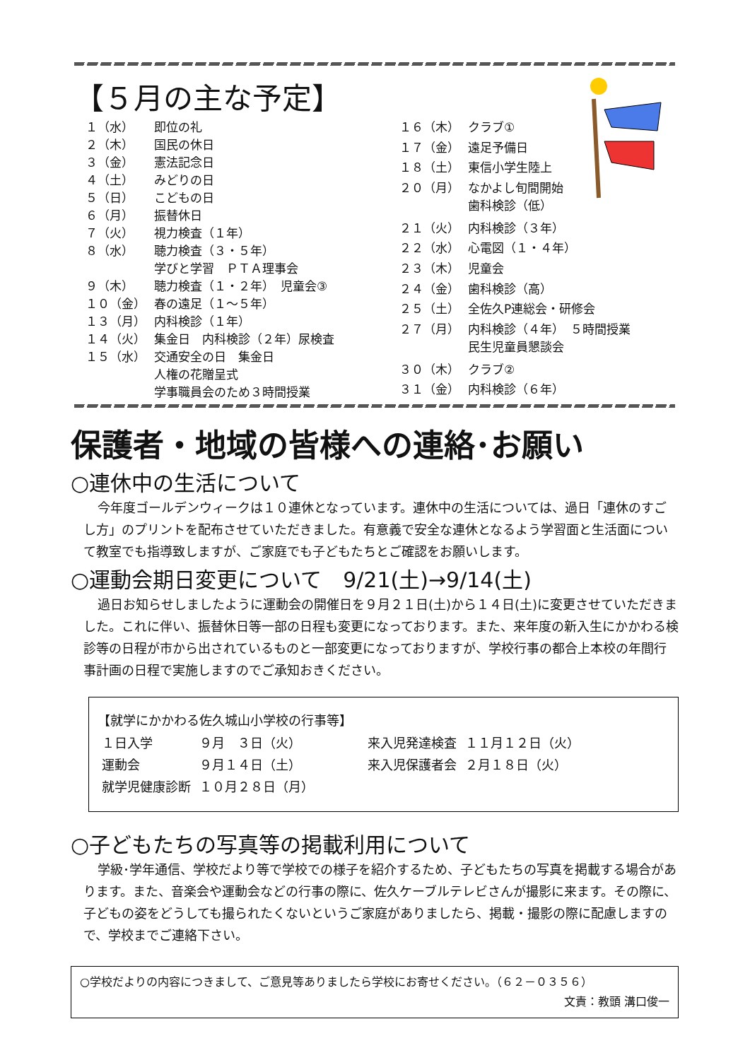【５月の主な予定】
| １（水） | 即位の礼 |
| ２（木） | 国民の休日 |
| ３（金） | 憲法記念日 |
| ４（土） | みどりの日 |
| ５（日） | こどもの日 |
| ６（月） | 振替休日 |
| ７（火） | 視力検査（１年） |
| ８（水） | 聴力検査（３・５年） 学びと学習 ＰＴＡ理事会 |
| ９（木） | 聴力検査（１・２年） 児童会③ |
| １０（金） | 春の遠足（１～５年） |
| １３（月） | 内科検診（１年） |
| １４（火） | 集金日 内科検診（２年）尿検査 |
| １５（水） | 交通安全の日 集金日 人権の花贈呈式 学事職員会のため３時間授業 |
| １６（木） | クラブ① |
| １７（金） | 遠足予備日 |
| １８（土） | 東信小学生陸上 |
| ２０（月） | なかよし旬間開始 歯科検診（低） |
| ２１（火） | 内科検診（３年） |
| ２２（水） | 心電図（１・４年） |
| ２３（木） | 児童会 |
| ２４（金） | 歯科検診（高） |
| ２５（土） | 全佐久P連総会・研修会 |
| ２７（月） | 内科検診（４年） ５時間授業 民生児童員懇談会 |
| ３０（木） | クラブ② |
| ３１（金） | 内科検診（６年） |
保護者・地域の皆様への連絡･お願い
○連休中の生活について
今年度ゴールデンウィークは１０連休となっています。連休中の生活については、過日「連休のすごし方」のプリントを配布させていただきました。有意義で安全な連休となるよう学習面と生活面について教室でも指導致しますが、ご家庭でも子どもたちとご確認をお願いします。
○運動会期日変更について　9/21(土)→9/14(土)
過日お知らせしましたように運動会の開催日を９月２１日(土)から１４日(土)に変更させていただきました。これに伴い、振替休日等一部の日程も変更になっております。また、来年度の新入生にかかわる検診等の日程が市から出されているものと一部変更になっておりますが、学校行事の都合上本校の年間行事計画の日程で実施しますのでご承知おきください。
【就学にかかわる佐久城山小学校の行事等】
| １日入学 | ９月 ３日（火） | 来入児発達検査 | １１月１２日（火） |
| 運動会 | ９月１４日（土） | 来入児保護者会 | ２月１８日（火） |
| 就学児健康診断 | １０月２８日（月） | | |
○子どもたちの写真等の掲載利用について
学級･学年通信、学校だより等で学校での様子を紹介するため、子どもたちの写真を掲載する場合があります。また、音楽会や運動会などの行事の際に、佐久ケーブルテレビさんが撮影に来ます。その際に、子どもの姿をどうしても撮られたくないというご家庭がありましたら、掲載・撮影の際に配慮しますので、学校までご連絡下さい。
○学校だよりの内容につきまして、ご意見等ありましたら学校にお寄せください。（６２－０３５６）
文責：教頭 溝口俊一